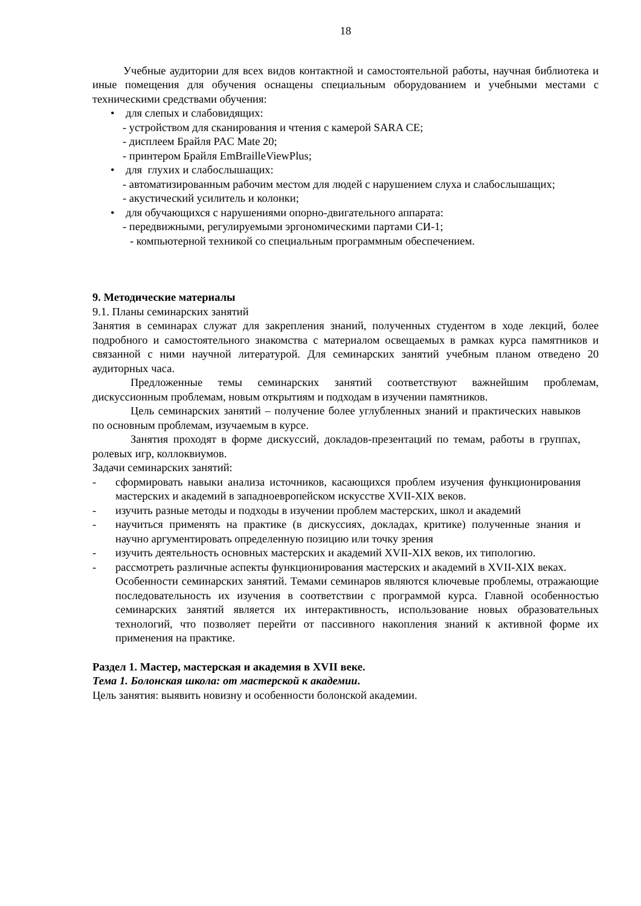18
Учебные аудитории для всех видов контактной и самостоятельной работы, научная библиотека и иные помещения для обучения оснащены специальным оборудованием и учебными местами с техническими средствами обучения:
• для слепых и слабовидящих:
- устройством для сканирования и чтения с камерой SARA CE;
- дисплеем Брайля PAC Mate 20;
- принтером Брайля EmBrailleViewPlus;
• для глухих и слабослышащих:
- автоматизированным рабочим местом для людей с нарушением слуха и слабослышащих;
- акустический усилитель и колонки;
• для обучающихся с нарушениями опорно-двигательного аппарата:
- передвижными, регулируемыми эргономическими партами СИ-1;
- компьютерной техникой со специальным программным обеспечением.
9. Методические материалы
9.1. Планы семинарских занятий
Занятия в семинарах служат для закрепления знаний, полученных студентом в ходе лекций, более подробного и самостоятельного знакомства с материалом освещаемых в рамках курса памятников и связанной с ними научной литературой. Для семинарских занятий учебным планом отведено 20 аудиторных часа.
Предложенные темы семинарских занятий соответствуют важнейшим проблемам, дискуссионным проблемам, новым открытиям и подходам в изучении памятников.
Цель семинарских занятий – получение более углубленных знаний и практических навыков по основным проблемам, изучаемым в курсе.
Занятия проходят в форме дискуссий, докладов-презентаций по темам, работы в группах, ролевых игр, коллоквиумов.
Задачи семинарских занятий:
- сформировать навыки анализа источников, касающихся проблем изучения функционирования мастерских и академий в западноевропейском искусстве XVII-XIX веков.
- изучить разные методы и подходы в изучении проблем мастерских, школ и академий
- научиться применять на практике (в дискуссиях, докладах, критике) полученные знания и научно аргументировать определенную позицию или точку зрения
- изучить деятельность основных мастерских и академий XVII-XIX веков, их типологию.
- рассмотреть различные аспекты функционирования мастерских и академий в XVII-XIX веках.
Особенности семинарских занятий. Темами семинаров являются ключевые проблемы, отражающие последовательность их изучения в соответствии с программой курса. Главной особенностью семинарских занятий является их интерактивность, использование новых образовательных технологий, что позволяет перейти от пассивного накопления знаний к активной форме их применения на практике.
Раздел 1. Мастер, мастерская и академия в XVII веке.
Тема 1. Болонская школа: от мастерской к академии.
Цель занятия: выявить новизну и особенности болонской академии.